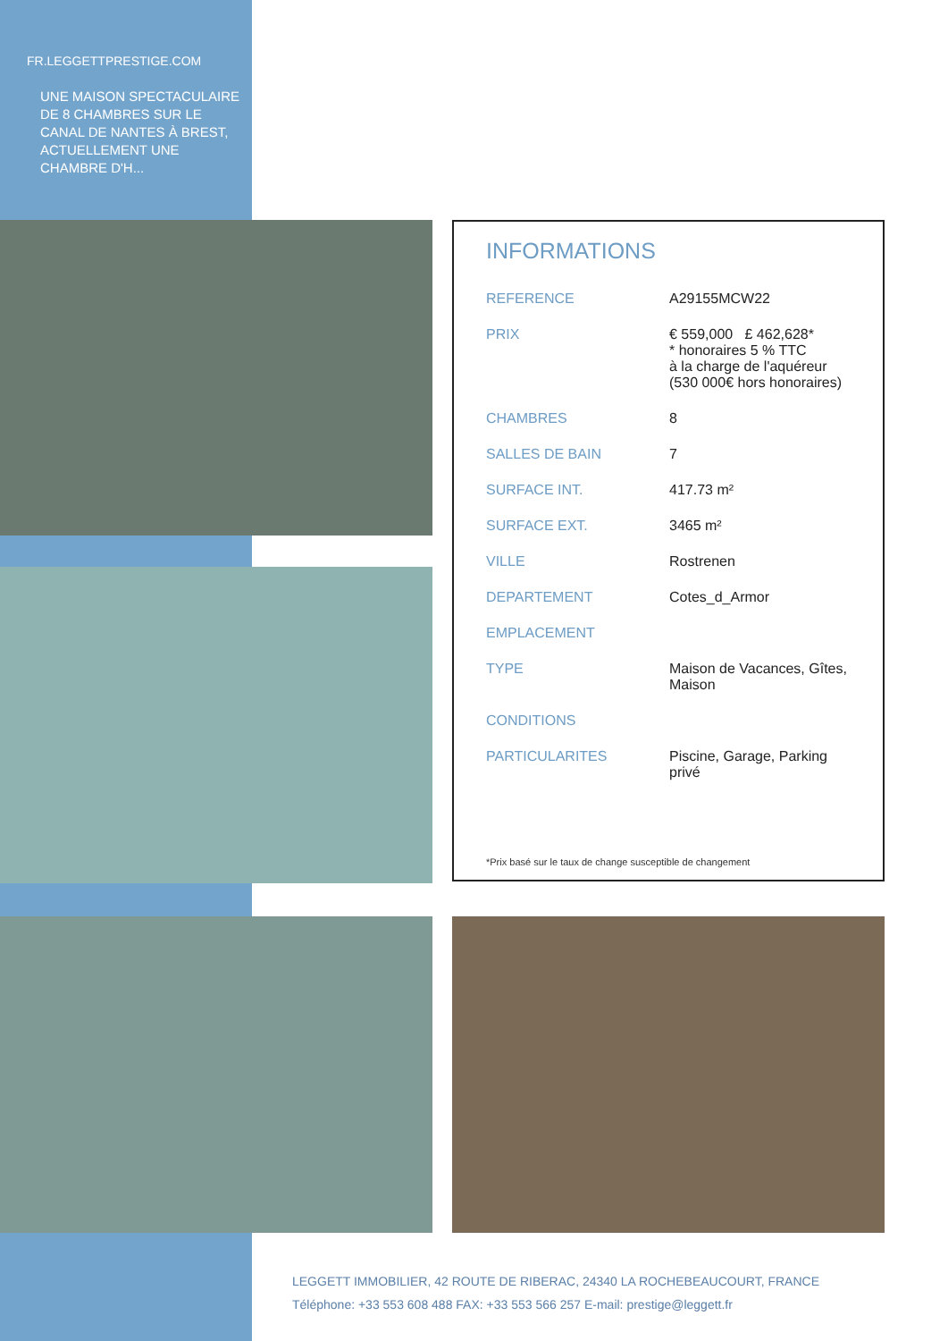FR.LEGGETTPRESTIGE.COM
UNE MAISON SPECTACULAIRE DE 8 CHAMBRES SUR LE CANAL DE NANTES À BREST, ACTUELLEMENT UNE CHAMBRE D'H...
INFORMATIONS
| REFERENCE | A29155MCW22 |
| PRIX | € 559,000 £ 462,628* * honoraires 5 % TTC à la charge de l'aquéreur (530 000€ hors honoraires) |
| CHAMBRES | 8 |
| SALLES DE BAIN | 7 |
| SURFACE INT. | 417.73 m² |
| SURFACE EXT. | 3465 m² |
| VILLE | Rostrenen |
| DEPARTEMENT | Cotes_d_Armor |
| EMPLACEMENT | |
| TYPE | Maison de Vacances, Gîtes, Maison |
| CONDITIONS | |
| PARTICULARITES | Piscine, Garage, Parking privé |
*Prix basé sur le taux de change susceptible de changement
LEGGETT IMMOBILIER, 42 ROUTE DE RIBERAC, 24340 LA ROCHEBEAUCOURT, FRANCE
Téléphone: +33 553 608 488 FAX: +33 553 566 257 E-mail: prestige@leggett.fr